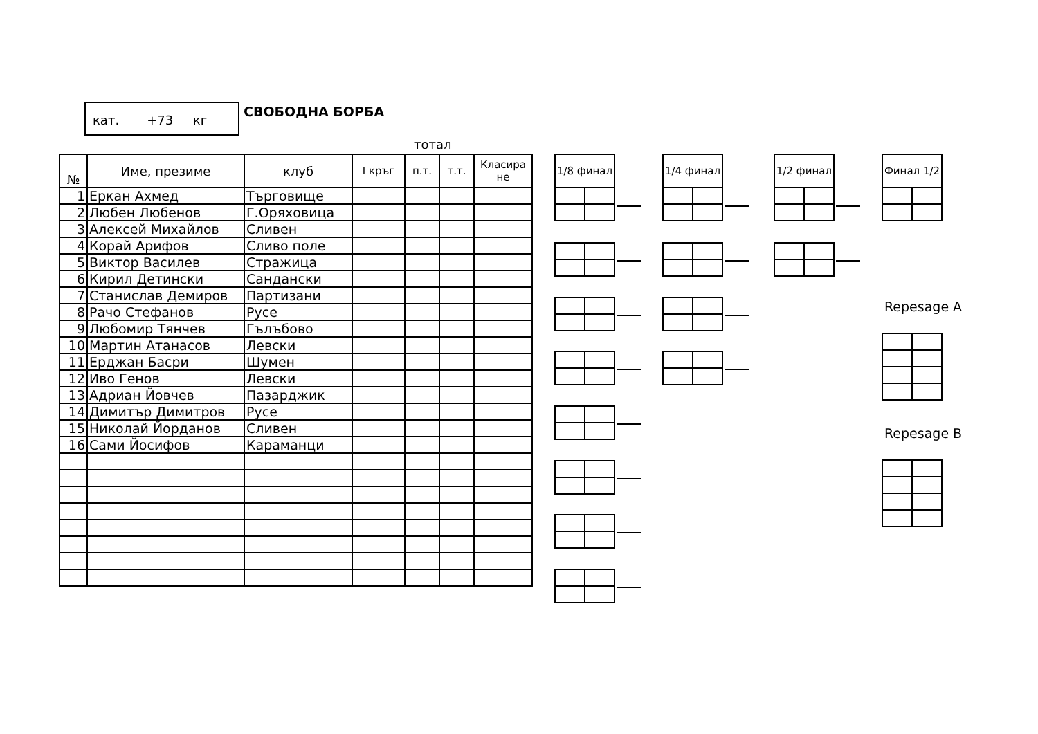кат. +73 кг
СВОБОДНА БОРБА
тотал
| № | Име, презиме | клуб | I кръг | п.т. | т.т. | Класира не |
| --- | --- | --- | --- | --- | --- | --- |
| 1 | Еркан Ахмед | Търговище | | | | |
| 2 | Любен Любенов | Г.Оряховица | | | | |
| 3 | Алексей Михайлов | Сливен | | | | |
| 4 | Корай Арифов | Сливо поле | | | | |
| 5 | Виктор Василев | Стражица | | | | |
| 6 | Кирил Детински | Сандански | | | | |
| 7 | Станислав Демиров | Партизани | | | | |
| 8 | Рачо Стефанов | Русе | | | | |
| 9 | Любомир Тянчев | Гълъбово | | | | |
| 10 | Мартин Атанасов | Левски | | | | |
| 11 | Ерджан Басри | Шумен | | | | |
| 12 | Иво Генов | Левски | | | | |
| 13 | Адриан Йовчев | Пазарджик | | | | |
| 14 | Димитър Димитров | Русе | | | | |
| 15 | Николай Йорданов | Сливен | | | | |
| 16 | Сами Йосифов | Караманци | | | | |
| 1/8 финал | |
| --- | --- |
| 1/4 финал | |
| --- | --- |
| 1/2 финал | |
| --- | --- |
| Финал 1/2 | |
| --- | --- |
Repesage A
Repesage B